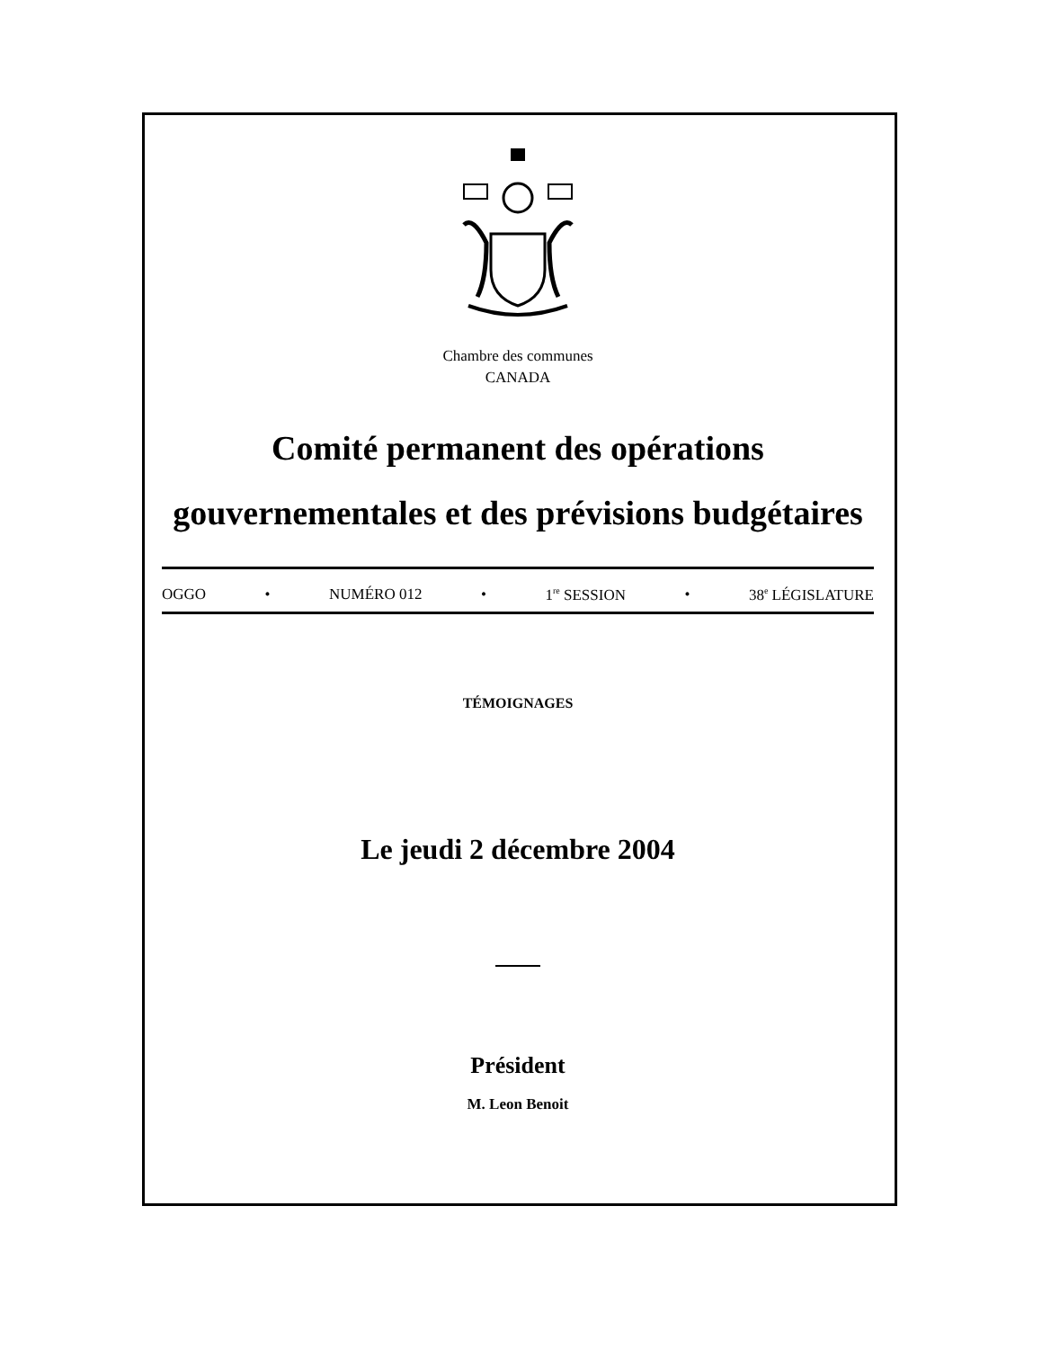Chambre des communes
CANADA
Comité permanent des opérations
gouvernementales et des prévisions budgétaires
OGGO • NUMÉRO 012 • 1<sup>re</sup> SESSION • 38<sup>e</sup> LÉGISLATURE
TÉMOIGNAGES
Le jeudi 2 décembre 2004
Président
M. Leon Benoit